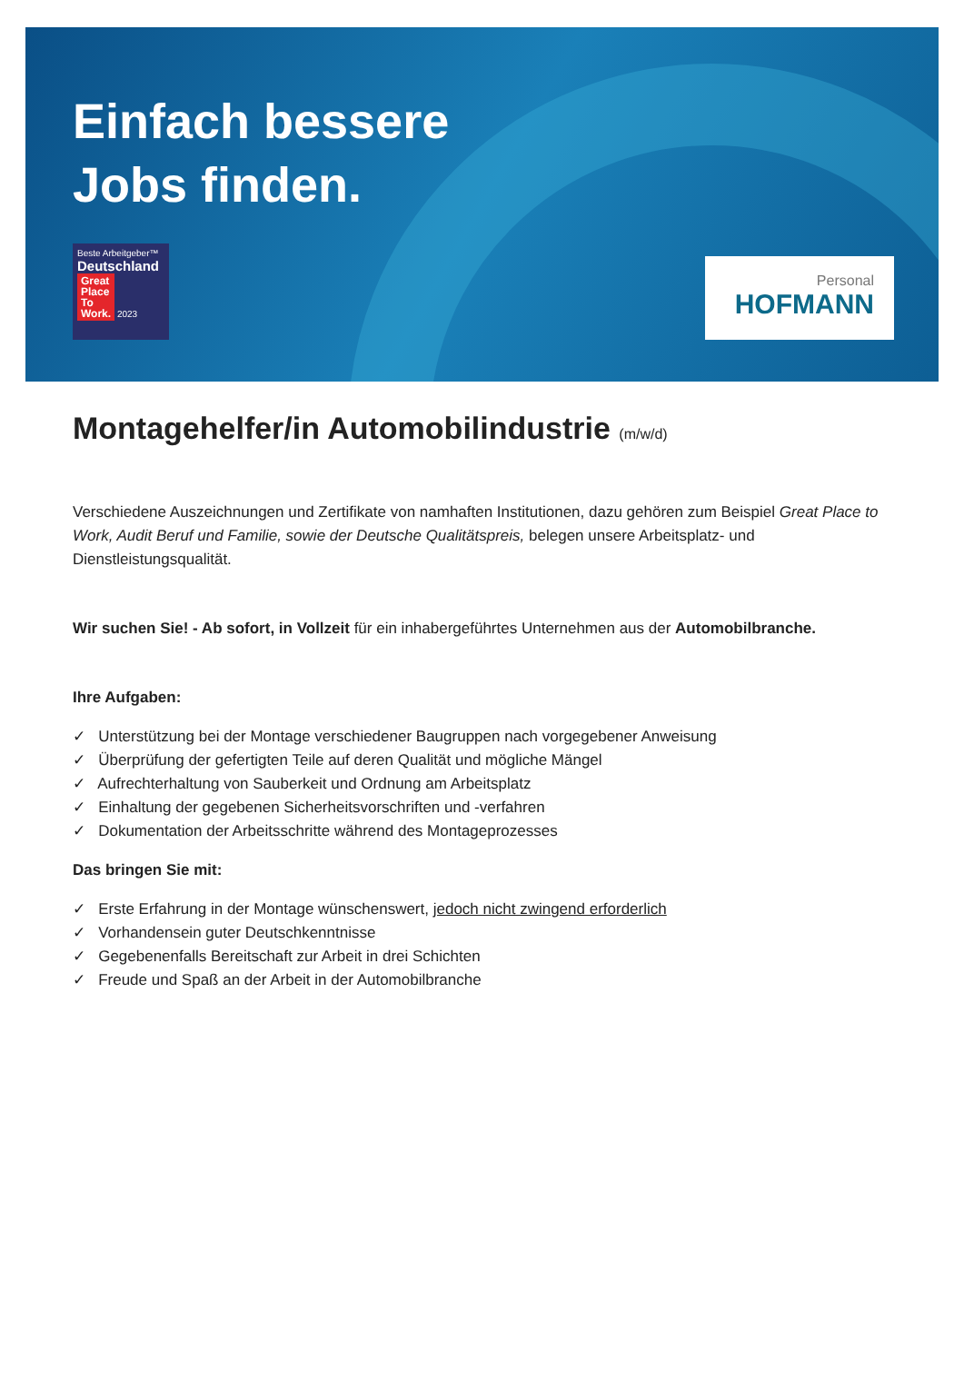Einfach bessere
Jobs finden.
Beste Arbeitgeber™
Deutschland
Great
Place
To
Work. 2023
Personal
HOFMANN
Montagehelfer/in Automobilindustrie (m/w/d)
Verschiedene Auszeichnungen und Zertifikate von namhaften Institutionen, dazu gehören zum Beispiel Great Place to Work, Audit Beruf und Familie, sowie der Deutsche Qualitätspreis, belegen unsere Arbeitsplatz- und Dienstleistungsqualität.
Wir suchen Sie! - Ab sofort, in Vollzeit für ein inhabergeführtes Unternehmen aus der Automobilbranche.
Ihre Aufgaben:
✓ Unterstützung bei der Montage verschiedener Baugruppen nach vorgegebener Anweisung
✓ Überprüfung der gefertigten Teile auf deren Qualität und mögliche Mängel
✓ Aufrechterhaltung von Sauberkeit und Ordnung am Arbeitsplatz
✓ Einhaltung der gegebenen Sicherheitsvorschriften und -verfahren
✓ Dokumentation der Arbeitsschritte während des Montageprozesses
Das bringen Sie mit:
✓ Erste Erfahrung in der Montage wünschenswert, jedoch nicht zwingend erforderlich
✓ Vorhandensein guter Deutschkenntnisse
✓ Gegebenenfalls Bereitschaft zur Arbeit in drei Schichten
✓ Freude und Spaß an der Arbeit in der Automobilbranche